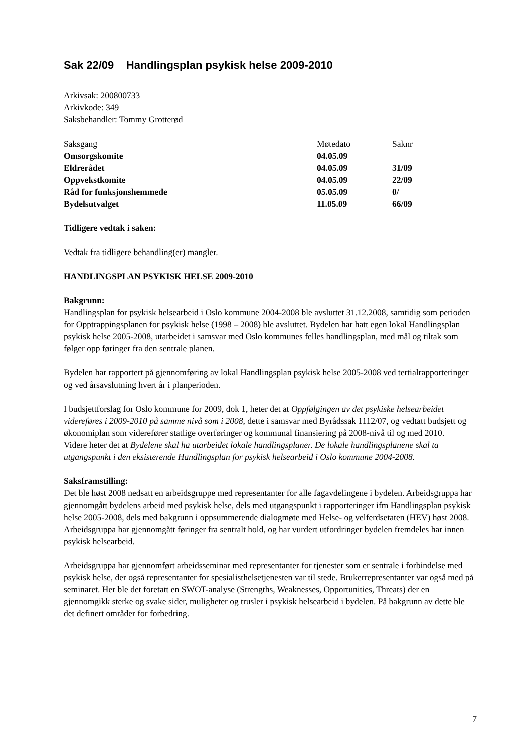Sak 22/09 Handlingsplan psykisk helse 2009-2010
Arkivsak: 200800733
Arkivkode: 349
Saksbehandler: Tommy Grotterød
| Saksgang | Møtedato | Saknr |
| --- | --- | --- |
| Omsorgskomite | 04.05.09 | |
| Eldrerådet | 04.05.09 | 31/09 |
| Oppvekstkomite | 04.05.09 | 22/09 |
| Råd for funksjonshemmede | 05.05.09 | 0/ |
| Bydelsutvalget | 11.05.09 | 66/09 |
Tidligere vedtak i saken:
Vedtak fra tidligere behandling(er) mangler.
HANDLINGSPLAN PSYKISK HELSE 2009-2010
Bakgrunn:
Handlingsplan for psykisk helsearbeid i Oslo kommune 2004-2008 ble avsluttet 31.12.2008, samtidig som perioden for Opptrappingsplanen for psykisk helse (1998 – 2008) ble avsluttet. Bydelen har hatt egen lokal Handlingsplan psykisk helse 2005-2008, utarbeidet i samsvar med Oslo kommunes felles handlingsplan, med mål og tiltak som følger opp føringer fra den sentrale planen.
Bydelen har rapportert på gjennomføring av lokal Handlingsplan psykisk helse 2005-2008 ved tertialrapporteringer og ved årsavslutning hvert år i planperioden.
I budsjettforslag for Oslo kommune for 2009, dok 1, heter det at Oppfølgingen av det psykiske helsearbeidet videreføres i 2009-2010 på samme nivå som i 2008, dette i samsvar med Byrådssak 1112/07, og vedtatt budsjett og økonomiplan som viderefører statlige overføringer og kommunal finansiering på 2008-nivå til og med 2010.
Videre heter det at Bydelene skal ha utarbeidet lokale handlingsplaner. De lokale handlingsplanene skal ta utgangspunkt i den eksisterende Handlingsplan for psykisk helsearbeid i Oslo kommune 2004-2008.
Saksframstilling:
Det ble høst 2008 nedsatt en arbeidsgruppe med representanter for alle fagavdelingene i bydelen. Arbeidsgruppa har gjennomgått bydelens arbeid med psykisk helse, dels med utgangspunkt i rapporteringer ifm Handlingsplan psykisk helse 2005-2008, dels med bakgrunn i oppsummerende dialogmøte med Helse- og velferdsetaten (HEV) høst 2008. Arbeidsgruppa har gjennomgått føringer fra sentralt hold, og har vurdert utfordringer bydelen fremdeles har innen psykisk helsearbeid.
Arbeidsgruppa har gjennomført arbeidsseminar med representanter for tjenester som er sentrale i forbindelse med psykisk helse, der også representanter for spesialisthelsetjenesten var til stede. Brukerrepresentanter var også med på seminaret. Her ble det foretatt en SWOT-analyse (Strengths, Weaknesses, Opportunities, Threats) der en gjennomgikk sterke og svake sider, muligheter og trusler i psykisk helsearbeid i bydelen. På bakgrunn av dette ble det definert områder for forbedring.
7